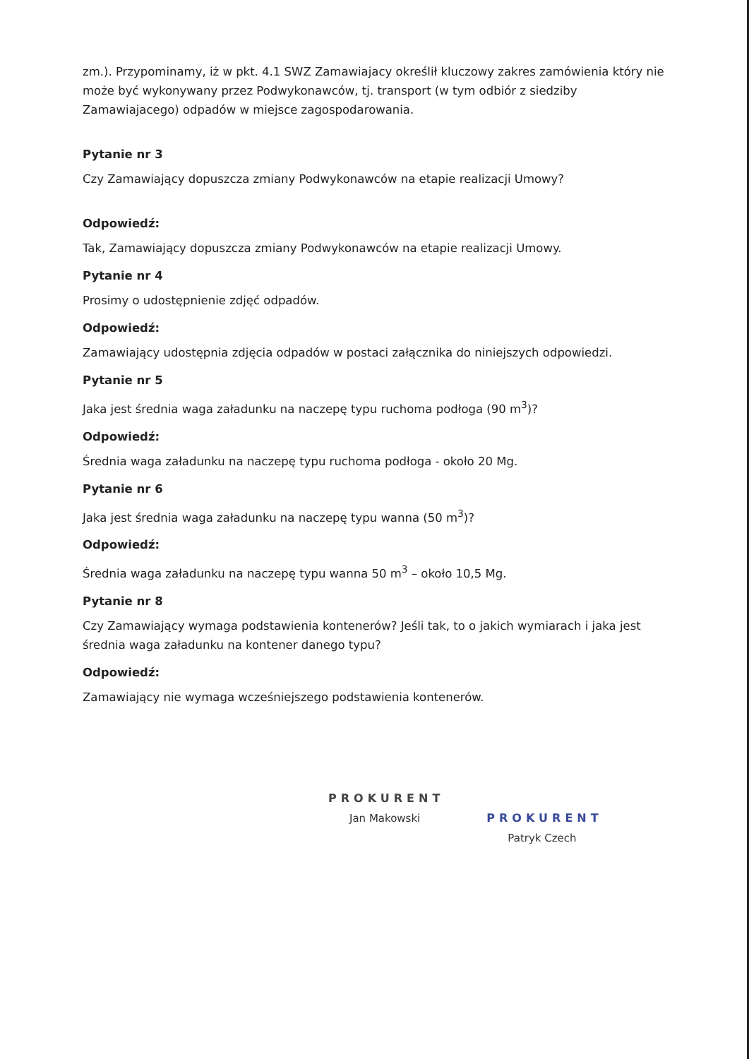zm.). Przypominamy, iż w pkt. 4.1 SWZ Zamawiajacy określił kluczowy zakres zamówienia który nie może być wykonywany przez Podwykonawców, tj. transport (w tym odbiór z siedziby Zamawiajacego) odpadów w miejsce zagospodarowania.
Pytanie nr 3
Czy Zamawiający dopuszcza zmiany Podwykonawców na etapie realizacji Umowy?
Odpowiedź:
Tak, Zamawiający dopuszcza zmiany Podwykonawców na etapie realizacji Umowy.
Pytanie nr 4
Prosimy o udostępnienie zdjęć odpadów.
Odpowiedź:
Zamawiający udostępnia zdjęcia odpadów w postaci załącznika do niniejszych odpowiedzi.
Pytanie nr 5
Jaka jest średnia waga załadunku na naczepę typu ruchoma podłoga (90 m<sup>3</sup>)?
Odpowiedź:
Średnia waga załadunku na naczepę typu ruchoma podłoga - około 20 Mg.
Pytanie nr 6
Jaka jest średnia waga załadunku na naczepę typu wanna (50 m<sup>3</sup>)?
Odpowiedź:
Średnia waga załadunku na naczepę typu wanna 50 m<sup>3</sup> – około 10,5 Mg.
Pytanie nr 8
Czy Zamawiający wymaga podstawienia kontenerów? Jeśli tak, to o jakich wymiarach i jaka jest średnia waga załadunku na kontener danego typu?
Odpowiedź:
Zamawiający nie wymaga wcześniejszego podstawienia kontenerów.
PROKURENT
Jan Makowski
PROKURENT
Patryk Czech